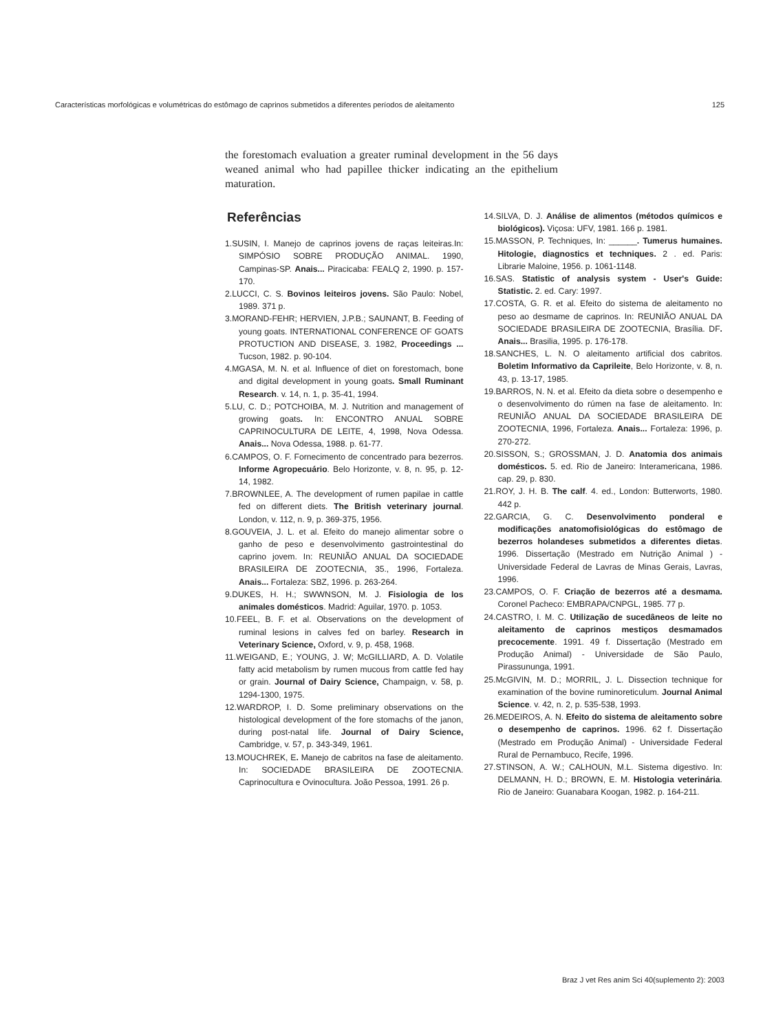Características morfológicas e volumétricas do estômago de caprinos submetidos a diferentes períodos de aleitamento 125
the forestomach evaluation a greater ruminal development in the 56 days weaned animal who had papillee thicker indicating an the epithelium maturation.
Referências
1.SUSIN, I. Manejo de caprinos jovens de raças leiteiras.In: SIMPÓSIO SOBRE PRODUÇÃO ANIMAL. 1990, Campinas-SP. Anais... Piracicaba: FEALQ 2, 1990. p. 157-170.
2.LUCCI, C. S. Bovinos leiteiros jovens. São Paulo: Nobel, 1989. 371 p.
3.MORAND-FEHR; HERVIEN, J.P.B.; SAUNANT, B. Feeding of young goats. INTERNATIONAL CONFERENCE OF GOATS PROTUCTION AND DISEASE, 3. 1982, Proceedings ... Tucson, 1982. p. 90-104.
4.MGASA, M. N. et al. Influence of diet on forestomach, bone and digital development in young goats. Small Ruminant Research. v. 14, n. 1, p. 35-41, 1994.
5.LU, C. D.; POTCHOIBA, M. J. Nutrition and management of growing goats. In: ENCONTRO ANUAL SOBRE CAPRINOCULTURA DE LEITE, 4, 1998, Nova Odessa. Anais... Nova Odessa, 1988. p. 61-77.
6.CAMPOS, O. F. Fornecimento de concentrado para bezerros. Informe Agropecuário. Belo Horizonte, v. 8, n. 95, p. 12-14, 1982.
7.BROWNLEE, A. The development of rumen papilae in cattle fed on different diets. The British veterinary journal. London, v. 112, n. 9, p. 369-375, 1956.
8.GOUVEIA, J. L. et al. Efeito do manejo alimentar sobre o ganho de peso e desenvolvimento gastrointestinal do caprino jovem. In: REUNIÃO ANUAL DA SOCIEDADE BRASILEIRA DE ZOOTECNIA, 35., 1996, Fortaleza. Anais... Fortaleza: SBZ, 1996. p. 263-264.
9.DUKES, H. H.; SWWNSON, M. J. Fisiologia de los animales domésticos. Madrid: Aguilar, 1970. p. 1053.
10.FEEL, B. F. et al. Observations on the development of ruminal lesions in calves fed on barley. Research in Veterinary Science, Oxford, v. 9, p. 458, 1968.
11.WEIGAND, E.; YOUNG, J. W; McGILLIARD, A. D. Volatile fatty acid metabolism by rumen mucous from cattle fed hay or grain. Journal of Dairy Science, Champaign, v. 58, p. 1294-1300, 1975.
12.WARDROP, I. D. Some preliminary observations on the histological development of the fore stomachs of the janon, during post-natal life. Journal of Dairy Science, Cambridge, v. 57, p. 343-349, 1961.
13.MOUCHREK, E. Manejo de cabritos na fase de aleitamento. In: SOCIEDADE BRASILEIRA DE ZOOTECNIA. Caprinocultura e Ovinocultura. João Pessoa, 1991. 26 p.
14.SILVA, D. J. Análise de alimentos (métodos químicos e biológicos). Viçosa: UFV, 1981. 166 p. 1981.
15.MASSON, P. Techniques, In: ______. Tumerus humaines. Hitologie, diagnostics et techniques. 2 . ed. Paris: Librarie Maloine, 1956. p. 1061-1148.
16.SAS. Statistic of analysis system - User's Guide: Statistic. 2. ed. Cary: 1997.
17.COSTA, G. R. et al. Efeito do sistema de aleitamento no peso ao desmame de caprinos. In: REUNIÃO ANUAL DA SOCIEDADE BRASILEIRA DE ZOOTECNIA, Brasília. DF. Anais... Brasilia, 1995. p. 176-178.
18.SANCHES, L. N. O aleitamento artificial dos cabritos. Boletim Informativo da Caprileite, Belo Horizonte, v. 8, n. 43, p. 13-17, 1985.
19.BARROS, N. N. et al. Efeito da dieta sobre o desempenho e o desenvolvimento do rúmen na fase de aleitamento. In: REUNIÃO ANUAL DA SOCIEDADE BRASILEIRA DE ZOOTECNIA, 1996, Fortaleza. Anais... Fortaleza: 1996, p. 270-272.
20.SISSON, S.; GROSSMAN, J. D. Anatomia dos animais domésticos. 5. ed. Rio de Janeiro: Interamericana, 1986. cap. 29, p. 830.
21.ROY, J. H. B. The calf. 4. ed., London: Butterworts, 1980. 442 p.
22.GARCIA, G. C. Desenvolvimento ponderal e modificações anatomofisiológicas do estômago de bezerros holandeses submetidos a diferentes dietas. 1996. Dissertação (Mestrado em Nutrição Animal ) - Universidade Federal de Lavras de Minas Gerais, Lavras, 1996.
23.CAMPOS, O. F. Criação de bezerros até a desmama. Coronel Pacheco: EMBRAPA/CNPGL, 1985. 77 p.
24.CASTRO, I. M. C. Utilização de sucedâneos de leite no aleitamento de caprinos mestiços desmamados precocemente. 1991. 49 f. Dissertação (Mestrado em Produção Animal) - Universidade de São Paulo, Pirassununga, 1991.
25.McGIVIN, M. D.; MORRIL, J. L. Dissection technique for examination of the bovine ruminoreticulum. Journal Animal Science. v. 42, n. 2, p. 535-538, 1993.
26.MEDEIROS, A. N. Efeito do sistema de aleitamento sobre o desempenho de caprinos. 1996. 62 f. Dissertação (Mestrado em Produção Animal) - Universidade Federal Rural de Pernambuco, Recife, 1996.
27.STINSON, A. W.; CALHOUN, M.L. Sistema digestivo. In: DELMANN, H. D.; BROWN, E. M. Histologia veterinária. Rio de Janeiro: Guanabara Koogan, 1982. p. 164-211.
Braz J vet Res anim Sci 40(suplemento 2): 2003